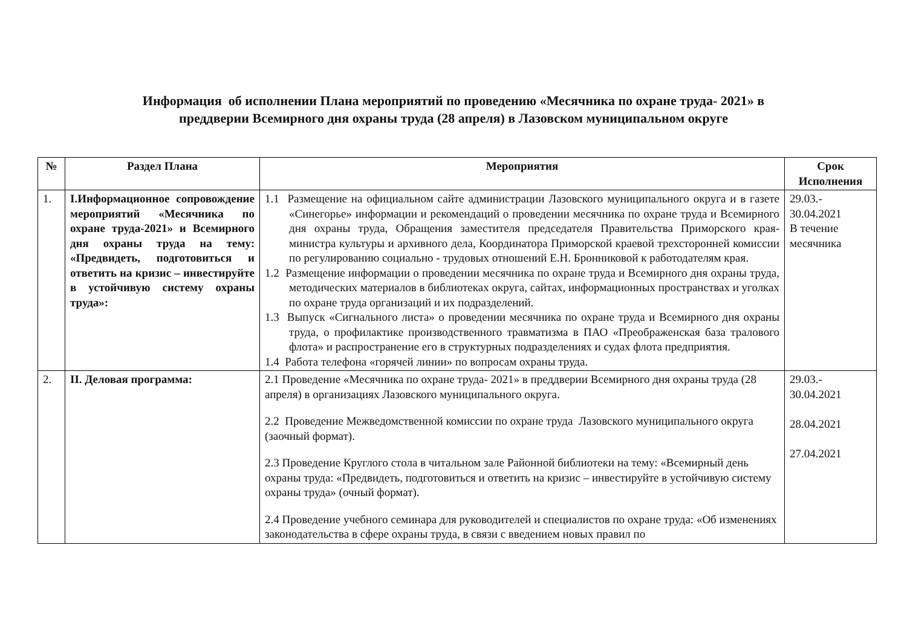Информация об исполнении Плана мероприятий по проведению «Месячника по охране труда- 2021» в
преддверии Всемирного дня охраны труда (28 апреля) в Лазовском муниципальном округе
| № | Раздел Плана | Мероприятия | Срок Исполнения |
| --- | --- | --- | --- |
| 1. | I.Информационное сопровождение мероприятий «Месячника по охране труда-2021» и Всемирного дня охраны труда на тему: «Предвидеть, подготовиться и ответить на кризис – инвестируйте в устойчивую систему охраны труда»: | 1.1 Размещение на официальном сайте администрации Лазовского муниципального округа и в газете «Синегорье» информации и рекомендаций о проведении месячника по охране труда и Всемирного дня охраны труда, Обращения заместителя председателя Правительства Приморского края-министра культуры и архивного дела, Координатора Приморской краевой трехсторонней комиссии по регулированию социально - трудовых отношений Е.Н. Бронниковой к работодателям края. 1.2 Размещение информации о проведении месячника по охране труда и Всемирного дня охраны труда, методических материалов в библиотеках округа, сайтах, информационных пространствах и уголках по охране труда организаций и их подразделений. 1.3 Выпуск «Сигнального листа» о проведении месячника по охране труда и Всемирного дня охраны труда, о профилактике производственного травматизма в ПАО «Преображенская база тралового флота» и распространение его в структурных подразделениях и судах флота предприятия. 1.4 Работа телефона «горячей линии» по вопросам охраны труда. | 29.03.- 30.04.2021 В течение месячника |
| 2. | II. Деловая программа: | 2.1 Проведение «Месячника по охране труда- 2021» в преддверии Всемирного дня охраны труда (28 апреля) в организациях Лазовского муниципального округа. 2.2 Проведение Межведомственной комиссии по охране труда Лазовского муниципального округа (заочный формат). 2.3 Проведение Круглого стола в читальном зале Районной библиотеки на тему: «Всемирный день охраны труда: «Предвидеть, подготовиться и ответить на кризис – инвестируйте в устойчивую систему охраны труда» (очный формат). 2.4 Проведение учебного семинара для руководителей и специалистов по охране труда: «Об изменениях законодательства в сфере охраны труда, в связи с введением новых правил по | 29.03.- 30.04.2021 28.04.2021 27.04.2021 |